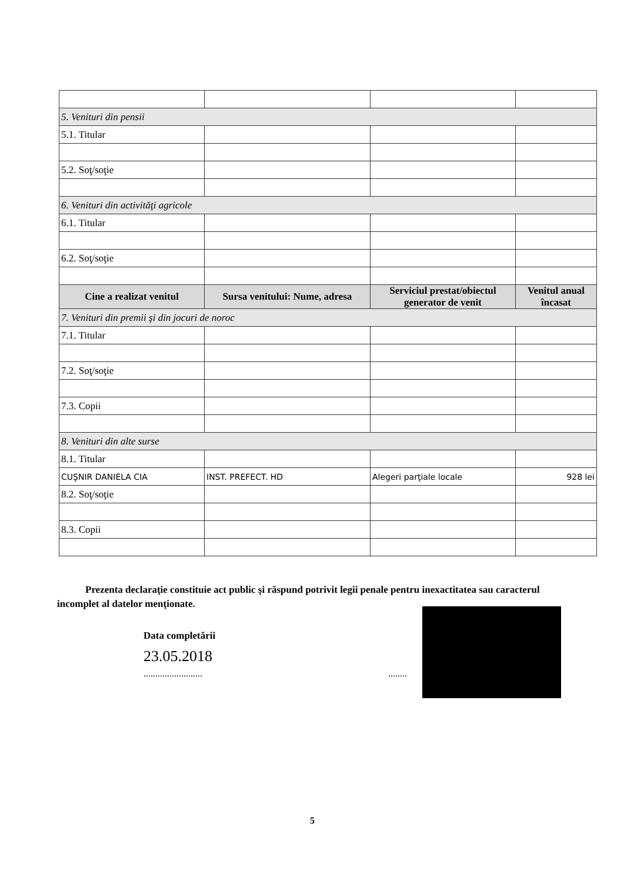| 5. Venituri din pensii | | | |
| 5.1. Titular | | | |
| 5.2. Soţ/soţie | | | |
| 6. Venituri din activităţi agricole | | | |
| 6.1. Titular | | | |
| 6.2. Soţ/soţie | | | |
| Cine a realizat venitul | Sursa venitului: Nume, adresa | Serviciul prestat/obiectul generator de venit | Venitul anual încasat |
| 7. Venituri din premii şi din jocuri de noroc | | | |
| 7.1. Titular | | | |
| 7.2. Soţ/soţie | | | |
| 7.3. Copii | | | |
| 8. Venituri din alte surse | | | |
| 8.1. Titular | | | |
| CUŞNIR DANIELA CIA | INST. PREFECT. HD | Alegeri parţiale locale | 928 lei |
| 8.2. Soţ/soţie | | | |
| 8.3. Copii | | | |
Prezenta declaraţie constituie act public şi răspund potrivit legii penale pentru inexactitatea sau caracterul incomplet al datelor menţionate.
Data completării
23.05.2018
......................... ........
5